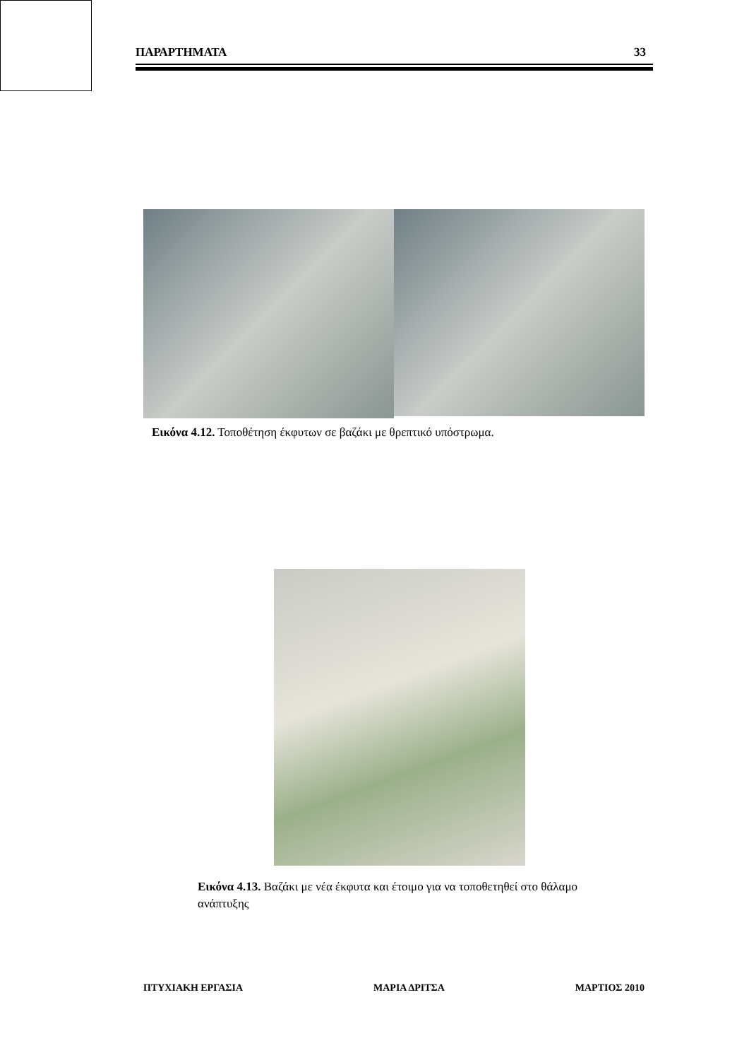ΠΑΡΑΡΤΗΜΑΤΑ 33
Εικόνα 4.12. Τοποθέτηση έκφυτων σε βαζάκι με θρεπτικό υπόστρωμα.
Εικόνα 4.13. Βαζάκι με νέα έκφυτα και έτοιμο για να τοποθετηθεί στο θάλαμο ανάπτυξης
ΠΤΥΧΙΑΚΗ ΕΡΓΑΣΙΑ ΜΑΡΙΑ ΔΡΙΤΣΑ ΜΑΡΤΙΟΣ 2010